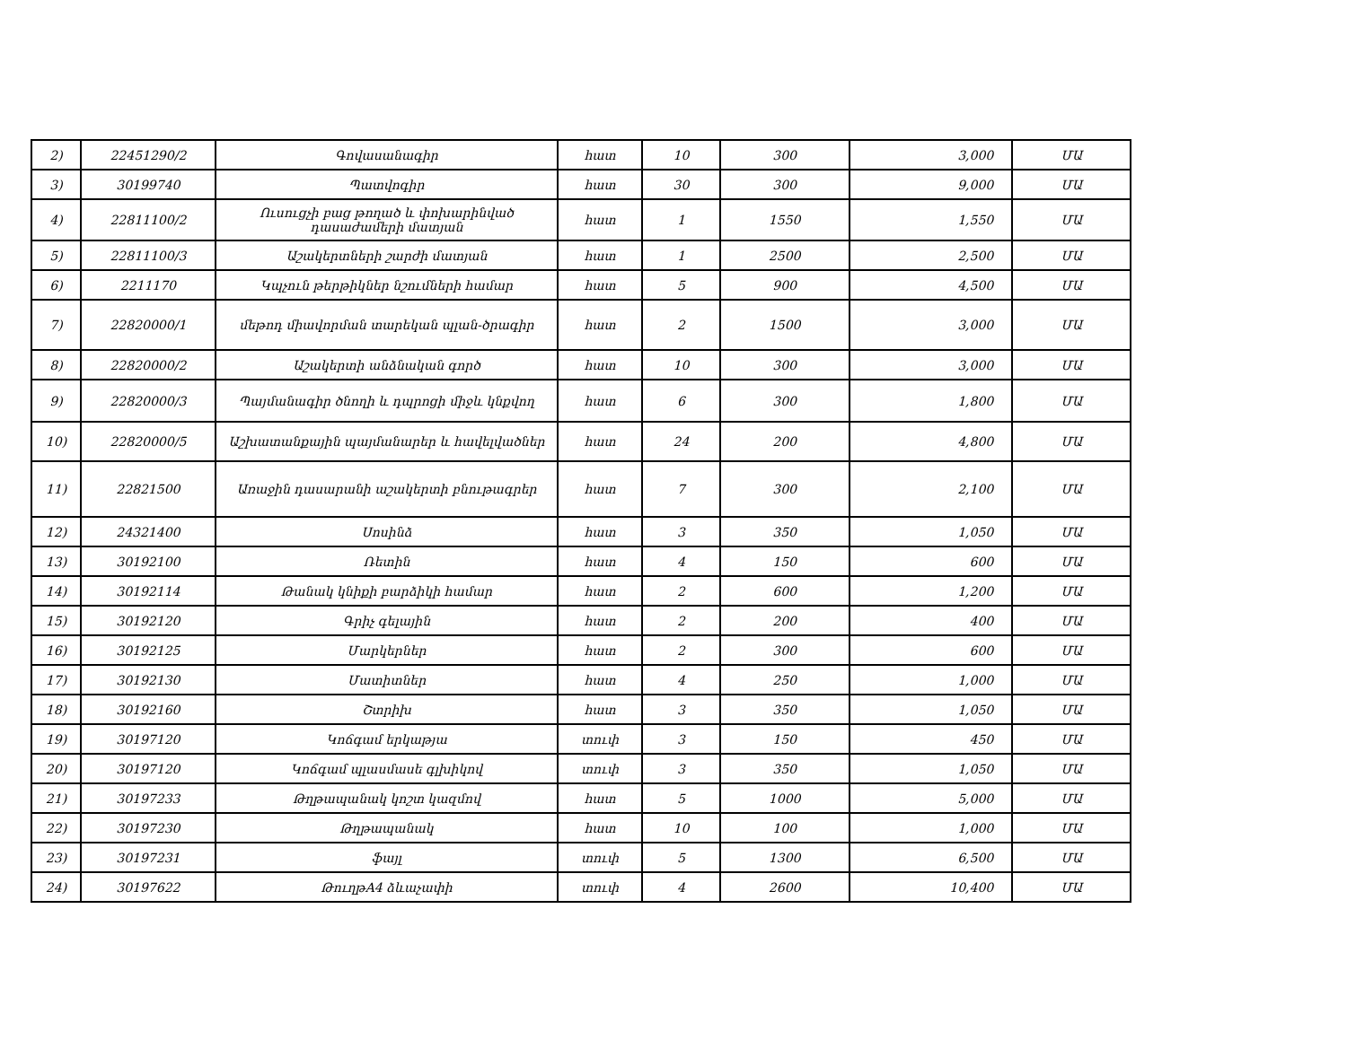| 2) | 22451290/2 | Գովասանագիր | հատ | 10 | 300 | 3,000 | ՄԱ |
| 3) | 30199740 | Պատվոգիր | հատ | 30 | 300 | 9,000 | ՄԱ |
| 4) | 22811100/2 | Ուսուցչի բաց թողած և փոխարինված դասաժամերի մատյան | հատ | 1 | 1550 | 1,550 | ՄԱ |
| 5) | 22811100/3 | Աշակերտների շարժի մատյան | հատ | 1 | 2500 | 2,500 | ՄԱ |
| 6) | 2211170 | Կպչուն թերթիկներ նշումների համար | հատ | 5 | 900 | 4,500 | ՄԱ |
| 7) | 22820000/1 | մեթոդ միավորման տարեկան պլան-ծրագիր | հատ | 2 | 1500 | 3,000 | ՄԱ |
| 8) | 22820000/2 | Աշակերտի անձնական գործ | հատ | 10 | 300 | 3,000 | ՄԱ |
| 9) | 22820000/3 | Պայմանագիր ծնողի և դպրոցի միջև կնքվող | հատ | 6 | 300 | 1,800 | ՄԱ |
| 10) | 22820000/5 | Աշխատանքային պայմանարեր և հավելվածներ | հատ | 24 | 200 | 4,800 | ՄԱ |
| 11) | 22821500 | Առաջին դասարանի աշակերտի բնութագրեր | հատ | 7 | 300 | 2,100 | ՄԱ |
| 12) | 24321400 | Սոսինձ | հատ | 3 | 350 | 1,050 | ՄԱ |
| 13) | 30192100 | Ռետին | հատ | 4 | 150 | 600 | ՄԱ |
| 14) | 30192114 | Թանակ կնիքի բարձիկի համար | հատ | 2 | 600 | 1,200 | ՄԱ |
| 15) | 30192120 | Գրիչ գելային | հատ | 2 | 200 | 400 | ՄԱ |
| 16) | 30192125 | Մարկերներ | հատ | 2 | 300 | 600 | ՄԱ |
| 17) | 30192130 | Մատիտներ | հատ | 4 | 250 | 1,000 | ՄԱ |
| 18) | 30192160 | Շտրիխ | հատ | 3 | 350 | 1,050 | ՄԱ |
| 19) | 30197120 | Կոճգամ երկաթյա | տուփ | 3 | 150 | 450 | ՄԱ |
| 20) | 30197120 | Կոճգամ պլասմասե գլխիկով | տուփ | 3 | 350 | 1,050 | ՄԱ |
| 21) | 30197233 | Թղթապանակ կոշտ կազմով | հատ | 5 | 1000 | 5,000 | ՄԱ |
| 22) | 30197230 | Թղթապանակ | հատ | 10 | 100 | 1,000 | ՄԱ |
| 23) | 30197231 | ֆայլ | տուփ | 5 | 1300 | 6,500 | ՄԱ |
| 24) | 30197622 | ԹուղթA4 ձևաչափի | տուփ | 4 | 2600 | 10,400 | ՄԱ |